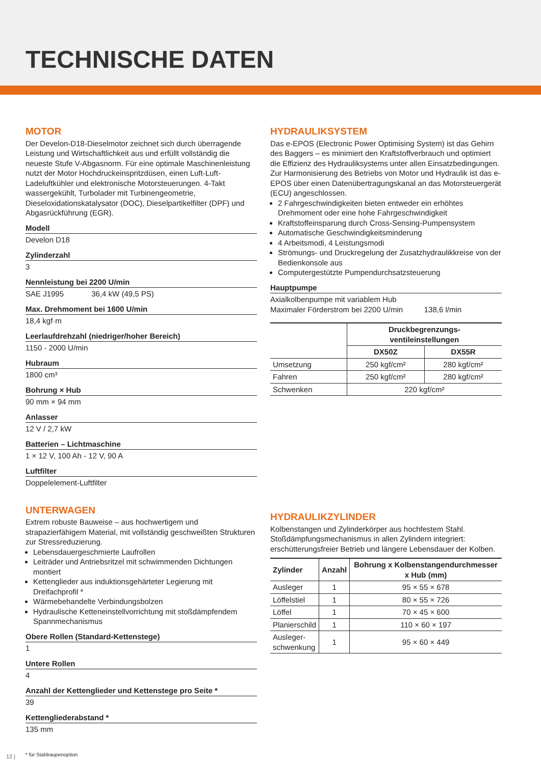TECHNISCHE DATEN
MOTOR
Der Develon-D18-Dieselmotor zeichnet sich durch überragende Leistung und Wirtschaftlichkeit aus und erfüllt vollständig die neueste Stufe V-Abgasnorm. Für eine optimale Maschinenleistung nutzt der Motor Hochdruckeinspritzdüsen, einen Luft-Luft-Ladeluftkühler und elektronische Motorsteuerungen. 4-Takt wassergekühlt, Turbolader mit Turbinengeometrie, Dieseloxidationskatalysator (DOC), Dieselpartikelfilter (DPF) und Abgasrückführung (EGR).
Modell
Develon D18
Zylinderzahl
3
Nennleistung bei 2200 U/min
SAE J1995 36,4 kW (49,5 PS)
Max. Drehmoment bei 1600 U/min
18,4 kgf·m
Leerlaufdrehzahl (niedriger/hoher Bereich)
1150 - 2000 U/min
Hubraum
1800 cm³
Bohrung × Hub
90 mm × 94 mm
Anlasser
12 V / 2,7 kW
Batterien – Lichtmaschine
1 × 12 V, 100 Ah - 12 V, 90 A
Luftfilter
Doppelelement-Luftfilter
UNTERWAGEN
Extrem robuste Bauweise – aus hochwertigem und strapazierfähigem Material, mit vollständig geschweißten Strukturen zur Stressreduzierung.
Lebensdauergeschmierte Laufrollen
Leiträder und Antriebsritzel mit schwimmenden Dichtungen montiert
Kettenglieder aus induktionsgehärteter Legierung mit Dreifachprofil *
Wärmebehandelte Verbindungsbolzen
Hydraulische Ketteneinstellvorrichtung mit stoßdämpfendem Spannmechanismus
Obere Rollen (Standard-Kettenstege)
1
Untere Rollen
4
Anzahl der Kettenglieder und Kettenstege pro Seite *
39
Kettengliederabstand *
135 mm
* für Stahlraupenoption
HYDRAULIKSYSTEM
Das e-EPOS (Electronic Power Optimising System) ist das Gehirn des Baggers – es minimiert den Kraftstoffverbrauch und optimiert die Effizienz des Hydrauliksystems unter allen Einsatzbedingungen. Zur Harmonisierung des Betriebs von Motor und Hydraulik ist das e-EPOS über einen Datenübertragungskanal an das Motorsteuergerät (ECU) angeschlossen.
2 Fahrgeschwindigkeiten bieten entweder ein erhöhtes Drehmoment oder eine hohe Fahrgeschwindigkeit
Kraftstoffeinsparung durch Cross-Sensing-Pumpensystem
Automatische Geschwindigkeitsminderung
4 Arbeitsmodi, 4 Leistungsmodi
Strömungs- und Druckregelung der Zusatzhydraulikkreise von der Bedienkonsole aus
Computergestützte Pumpendurchsatzsteuerung
Hauptpumpe
Axialkolbenpumpe mit variablem Hub
Maximaler Förderstrom bei 2200 U/min 138,6 l/min
| | Druckbegrenzungs- ventileinstellungen | |
| --- | --- | --- |
| | DX50Z | DX55R |
| Umsetzung | 250 kgf/cm² | 280 kgf/cm² |
| Fahren | 250 kgf/cm² | 280 kgf/cm² |
| Schwenken | 220 kgf/cm² | |
HYDRAULIKZYLINDER
Kolbenstangen und Zylinderkörper aus hochfestem Stahl. Stoßdämpfungsmechanismus in allen Zylindern integriert: erschütterungsfreier Betrieb und längere Lebensdauer der Kolben.
| Zylinder | Anzahl | Bohrung x Kolbenstangendurchmesser x Hub (mm) |
| --- | --- | --- |
| Ausleger | 1 | 95 × 55 × 678 |
| Löffelstiel | 1 | 80 × 55 × 726 |
| Löffel | 1 | 70 × 45 × 600 |
| Planierschild | 1 | 110 × 60 × 197 |
| Ausleger- schwenkung | 1 | 95 × 60 × 449 |
12 |